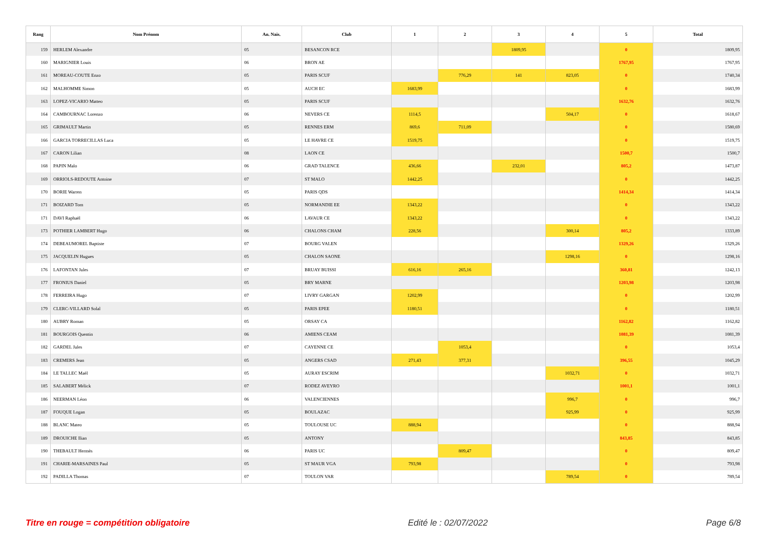| Rang | Nom Prénom | An. Nais. | Club | 1 | 2 | 3 | 4 | 5 | Total |
| --- | --- | --- | --- | --- | --- | --- | --- | --- | --- |
| 159 | HERLEM Alexandre | 05 | BESANCON RCE | | | 1809,95 | | 0 | 1809,95 |
| 160 | MARIGNIER Louis | 06 | BRON AE | | | | | 1767,95 | 1767,95 |
| 161 | MOREAU-COUTE Enzo | 05 | PARIS SCUF | | 776,29 | 141 | 823,05 | 0 | 1740,34 |
| 162 | MALHOMME Simon | 05 | AUCH EC | 1683,99 | | | | 0 | 1683,99 |
| 163 | LOPEZ-VICARIO Matteo | 05 | PARIS SCUF | | | | | 1632,76 | 1632,76 |
| 164 | CAMBOURNAC Lorenzo | 06 | NEVERS CE | 1114,5 | | | 504,17 | 0 | 1618,67 |
| 165 | GRIMAULT Martin | 05 | RENNES ERM | 869,6 | 711,09 | | | 0 | 1580,69 |
| 166 | GARCIA TORRECILLAS Luca | 05 | LE HAVRE CE | 1519,75 | | | | 0 | 1519,75 |
| 167 | CARON Lilian | 08 | LAON CE | | | | | 1500,7 | 1500,7 |
| 168 | PAPIN Malo | 06 | GRAD TALENCE | 436,66 | | 232,01 | | 805,2 | 1473,87 |
| 169 | ORRIOLS-REDOUTE Antoine | 07 | ST MALO | 1442,25 | | | | 0 | 1442,25 |
| 170 | BORIE Warren | 05 | PARIS QDS | | | | | 1414,34 | 1414,34 |
| 171 | BOIZARD Tom | 05 | NORMANDIE EE | 1343,22 | | | | 0 | 1343,22 |
| 171 | DAVI Raphaël | 06 | LAVAUR CE | 1343,22 | | | | 0 | 1343,22 |
| 173 | POTHIER LAMBERT Hugo | 06 | CHALONS CHAM | 228,56 | | | 300,14 | 805,2 | 1333,89 |
| 174 | DEBEAUMOREL Baptiste | 07 | BOURG VALEN | | | | | 1329,26 | 1329,26 |
| 175 | JACQUELIN Hugues | 05 | CHALON SAONE | | | | 1298,16 | 0 | 1298,16 |
| 176 | LAFONTAN Jules | 07 | BRUAY BUISSI | 616,16 | 265,16 | | | 360,81 | 1242,13 |
| 177 | FRONIUS Daniel | 05 | BRY MARNE | | | | | 1203,98 | 1203,98 |
| 178 | FERREIRA Hugo | 07 | LIVRY GARGAN | 1202,99 | | | | 0 | 1202,99 |
| 179 | CLERC-VILLARD Solal | 05 | PARIS EPEE | 1180,51 | | | | 0 | 1180,51 |
| 180 | AUBRY Roman | 05 | ORSAY CA | | | | | 1162,82 | 1162,82 |
| 181 | BOURGOIS Quentin | 06 | AMIENS CEAM | | | | | 1081,39 | 1081,39 |
| 182 | GARDEL Jules | 07 | CAYENNE CE | | 1053,4 | | | 0 | 1053,4 |
| 183 | CREMERS Jean | 05 | ANGERS CSAD | 271,43 | 377,31 | | | 396,55 | 1045,29 |
| 184 | LE TALLEC Maël | 05 | AURAY ESCRIM | | | | 1032,71 | 0 | 1032,71 |
| 185 | SALABERT Mélick | 07 | RODEZ AVEYRO | | | | | 1001,1 | 1001,1 |
| 186 | NEERMAN Léon | 06 | VALENCIENNES | | | | 996,7 | 0 | 996,7 |
| 187 | FOUQUE Logan | 05 | BOULAZAC | | | | 925,99 | 0 | 925,99 |
| 188 | BLANC Mateo | 05 | TOULOUSE UC | 888,94 | | | | 0 | 888,94 |
| 189 | DROUICHE Ilian | 05 | ANTONY | | | | | 843,85 | 843,85 |
| 190 | THEBAULT Hermès | 06 | PARIS UC | | 809,47 | | | 0 | 809,47 |
| 191 | CHARIE-MARSAINES Paul | 05 | ST MAUR VGA | 793,98 | | | | 0 | 793,98 |
| 192 | PADILLA Thomas | 07 | TOULON VAR | | | | 789,54 | 0 | 789,54 |
Titre en rouge = compétition obligatoire Edité le : 02/07/2022 Page 6/8